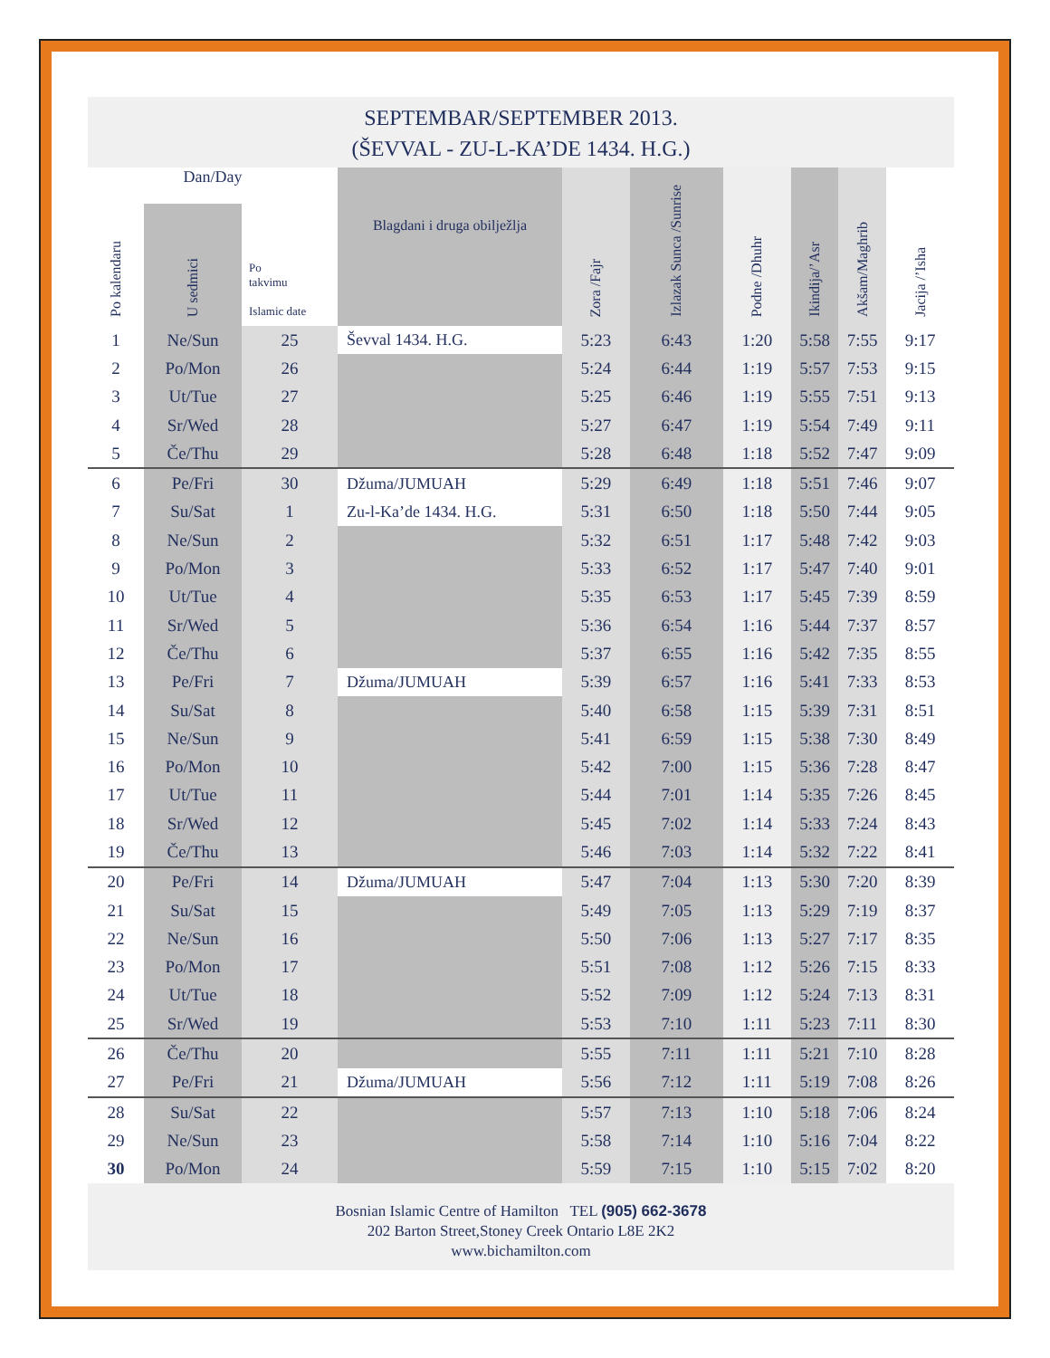SEPTEMBAR/SEPTEMBER 2013.
(ŠEVVAL - ZU-L-KA’DE 1434. H.G.)
| Dan/Day | | | Blagdani i druga obilježlja | Zora /Fajr | Izlazak Sunca /Sunrise | Podne /Dhuhr | Ikindija/’Asr | Akšam/Maghrib | Jacija /’Isha |
| --- | --- | --- | --- | --- | --- | --- | --- | --- | --- |
| Po kalendaru | U sedmici | Po takvimu Islamic date | | | | | | | |
| 1 | Ne/Sun | 25 | Ševval 1434. H.G. | 5:23 | 6:43 | 1:20 | 5:58 | 7:55 | 9:17 |
| 2 | Po/Mon | 26 | | 5:24 | 6:44 | 1:19 | 5:57 | 7:53 | 9:15 |
| 3 | Ut/Tue | 27 | | 5:25 | 6:46 | 1:19 | 5:55 | 7:51 | 9:13 |
| 4 | Sr/Wed | 28 | | 5:27 | 6:47 | 1:19 | 5:54 | 7:49 | 9:11 |
| 5 | Če/Thu | 29 | | 5:28 | 6:48 | 1:18 | 5:52 | 7:47 | 9:09 |
| 6 | Pe/Fri | 30 | Džuma/JUMUAH | 5:29 | 6:49 | 1:18 | 5:51 | 7:46 | 9:07 |
| 7 | Su/Sat | 1 | Zu-l-Ka’de 1434. H.G. | 5:31 | 6:50 | 1:18 | 5:50 | 7:44 | 9:05 |
| 8 | Ne/Sun | 2 | | 5:32 | 6:51 | 1:17 | 5:48 | 7:42 | 9:03 |
| 9 | Po/Mon | 3 | | 5:33 | 6:52 | 1:17 | 5:47 | 7:40 | 9:01 |
| 10 | Ut/Tue | 4 | | 5:35 | 6:53 | 1:17 | 5:45 | 7:39 | 8:59 |
| 11 | Sr/Wed | 5 | | 5:36 | 6:54 | 1:16 | 5:44 | 7:37 | 8:57 |
| 12 | Če/Thu | 6 | | 5:37 | 6:55 | 1:16 | 5:42 | 7:35 | 8:55 |
| 13 | Pe/Fri | 7 | Džuma/JUMUAH | 5:39 | 6:57 | 1:16 | 5:41 | 7:33 | 8:53 |
| 14 | Su/Sat | 8 | | 5:40 | 6:58 | 1:15 | 5:39 | 7:31 | 8:51 |
| 15 | Ne/Sun | 9 | | 5:41 | 6:59 | 1:15 | 5:38 | 7:30 | 8:49 |
| 16 | Po/Mon | 10 | | 5:42 | 7:00 | 1:15 | 5:36 | 7:28 | 8:47 |
| 17 | Ut/Tue | 11 | | 5:44 | 7:01 | 1:14 | 5:35 | 7:26 | 8:45 |
| 18 | Sr/Wed | 12 | | 5:45 | 7:02 | 1:14 | 5:33 | 7:24 | 8:43 |
| 19 | Če/Thu | 13 | | 5:46 | 7:03 | 1:14 | 5:32 | 7:22 | 8:41 |
| 20 | Pe/Fri | 14 | Džuma/JUMUAH | 5:47 | 7:04 | 1:13 | 5:30 | 7:20 | 8:39 |
| 21 | Su/Sat | 15 | | 5:49 | 7:05 | 1:13 | 5:29 | 7:19 | 8:37 |
| 22 | Ne/Sun | 16 | | 5:50 | 7:06 | 1:13 | 5:27 | 7:17 | 8:35 |
| 23 | Po/Mon | 17 | | 5:51 | 7:08 | 1:12 | 5:26 | 7:15 | 8:33 |
| 24 | Ut/Tue | 18 | | 5:52 | 7:09 | 1:12 | 5:24 | 7:13 | 8:31 |
| 25 | Sr/Wed | 19 | | 5:53 | 7:10 | 1:11 | 5:23 | 7:11 | 8:30 |
| 26 | Če/Thu | 20 | | 5:55 | 7:11 | 1:11 | 5:21 | 7:10 | 8:28 |
| 27 | Pe/Fri | 21 | Džuma/JUMUAH | 5:56 | 7:12 | 1:11 | 5:19 | 7:08 | 8:26 |
| 28 | Su/Sat | 22 | | 5:57 | 7:13 | 1:10 | 5:18 | 7:06 | 8:24 |
| 29 | Ne/Sun | 23 | | 5:58 | 7:14 | 1:10 | 5:16 | 7:04 | 8:22 |
| 30 | Po/Mon | 24 | | 5:59 | 7:15 | 1:10 | 5:15 | 7:02 | 8:20 |
Bosnian Islamic Centre of Hamilton TEL (905) 662-3678
202 Barton Street,Stoney Creek Ontario L8E 2K2
www.bichamilton.com